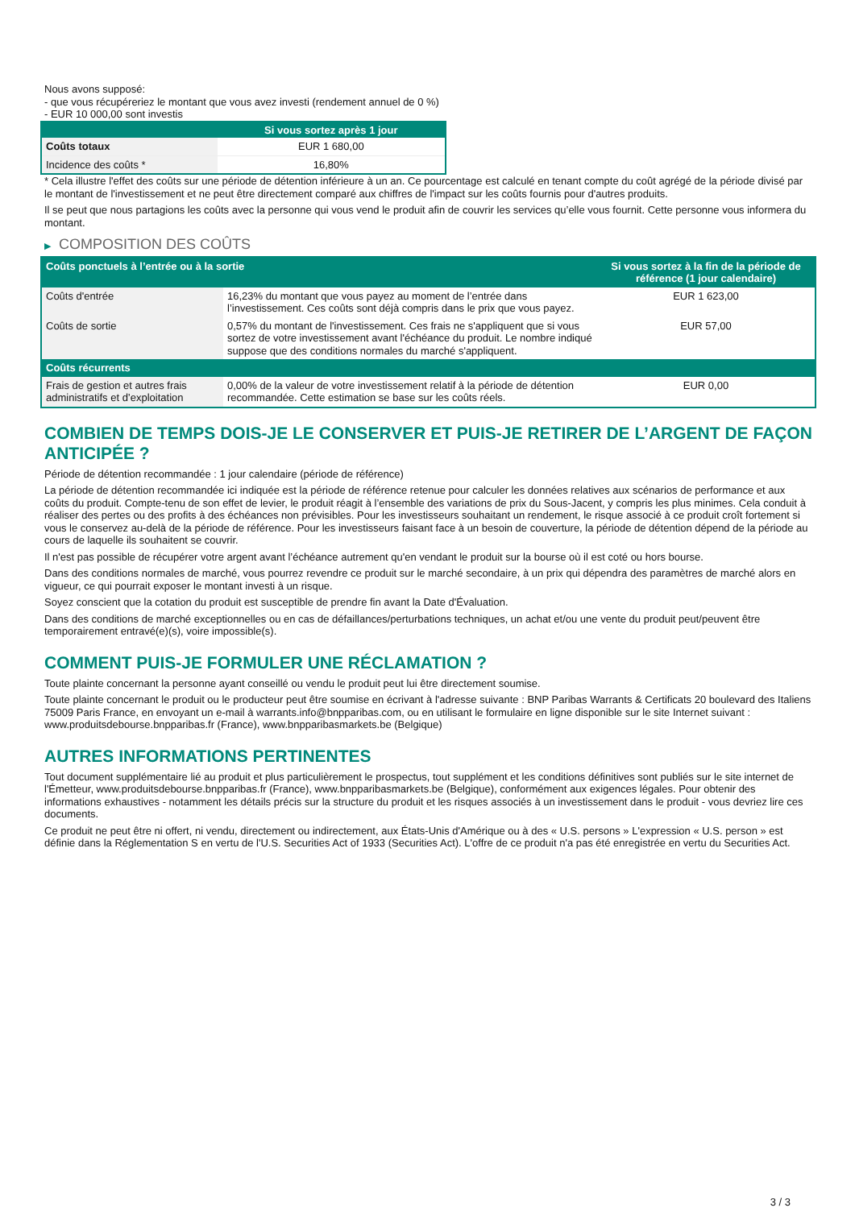Nous avons supposé:
- que vous récupéreriez le montant que vous avez investi (rendement annuel de 0 %)
- EUR 10 000,00 sont investis
| | Si vous sortez après 1 jour |
| --- | --- |
| Coûts totaux | EUR 1 680,00 |
| Incidence des coûts * | 16,80% |
* Cela illustre l'effet des coûts sur une période de détention inférieure à un an. Ce pourcentage est calculé en tenant compte du coût agrégé de la période divisé par le montant de l'investissement et ne peut être directement comparé aux chiffres de l'impact sur les coûts fournis pour d'autres produits.
Il se peut que nous partagions les coûts avec la personne qui vous vend le produit afin de couvrir les services qu’elle vous fournit. Cette personne vous informera du montant.
▶ COMPOSITION DES COÛTS
| Coûts ponctuels à l’entrée ou à la sortie | | Si vous sortez à la fin de la période de référence (1 jour calendaire) |
| --- | --- | --- |
| Coûts d'entrée | 16,23% du montant que vous payez au moment de l’entrée dans l’investissement. Ces coûts sont déjà compris dans le prix que vous payez. | EUR 1 623,00 |
| Coûts de sortie | 0,57% du montant de l'investissement. Ces frais ne s'appliquent que si vous sortez de votre investissement avant l'échéance du produit. Le nombre indiqué suppose que des conditions normales du marché s'appliquent. | EUR 57,00 |
| Coûts récurrents | | |
| Frais de gestion et autres frais administratifs et d’exploitation | 0,00% de la valeur de votre investissement relatif à la période de détention recommandée. Cette estimation se base sur les coûts réels. | EUR 0,00 |
COMBIEN DE TEMPS DOIS-JE LE CONSERVER ET PUIS-JE RETIRER DE L’ARGENT DE FAÇON ANTICIPÉE ?
Période de détention recommandée : 1 jour calendaire (période de référence)
La période de détention recommandée ici indiquée est la période de référence retenue pour calculer les données relatives aux scénarios de performance et aux coûts du produit. Compte-tenu de son effet de levier, le produit réagit à l’ensemble des variations de prix du Sous-Jacent, y compris les plus minimes. Cela conduit à réaliser des pertes ou des profits à des échéances non prévisibles. Pour les investisseurs souhaitant un rendement, le risque associé à ce produit croît fortement si vous le conservez au-delà de la période de référence. Pour les investisseurs faisant face à un besoin de couverture, la période de détention dépend de la période au cours de laquelle ils souhaitent se couvrir.
Il n'est pas possible de récupérer votre argent avant l’échéance autrement qu'en vendant le produit sur la bourse où il est coté ou hors bourse.
Dans des conditions normales de marché, vous pourrez revendre ce produit sur le marché secondaire, à un prix qui dépendra des paramètres de marché alors en vigueur, ce qui pourrait exposer le montant investi à un risque.
Soyez conscient que la cotation du produit est susceptible de prendre fin avant la Date d'Évaluation.
Dans des conditions de marché exceptionnelles ou en cas de défaillances/perturbations techniques, un achat et/ou une vente du produit peut/peuvent être temporairement entravé(e)(s), voire impossible(s).
COMMENT PUIS-JE FORMULER UNE RÉCLAMATION ?
Toute plainte concernant la personne ayant conseillé ou vendu le produit peut lui être directement soumise.
Toute plainte concernant le produit ou le producteur peut être soumise en écrivant à l'adresse suivante : BNP Paribas Warrants & Certificats 20 boulevard des Italiens 75009 Paris France, en envoyant un e-mail à warrants.info@bnpparibas.com, ou en utilisant le formulaire en ligne disponible sur le site Internet suivant : www.produitsdebourse.bnpparibas.fr (France), www.bnpparibasmarkets.be (Belgique)
AUTRES INFORMATIONS PERTINENTES
Tout document supplémentaire lié au produit et plus particulièrement le prospectus, tout supplément et les conditions définitives sont publiés sur le site internet de l'Émetteur, www.produitsdebourse.bnpparibas.fr (France), www.bnpparibasmarkets.be (Belgique), conformément aux exigences légales. Pour obtenir des informations exhaustives - notamment les détails précis sur la structure du produit et les risques associés à un investissement dans le produit - vous devriez lire ces documents.
Ce produit ne peut être ni offert, ni vendu, directement ou indirectement, aux États-Unis d'Amérique ou à des « U.S. persons » L'expression « U.S. person » est définie dans la Réglementation S en vertu de l'U.S. Securities Act of 1933 (Securities Act). L'offre de ce produit n'a pas été enregistrée en vertu du Securities Act.
3 / 3